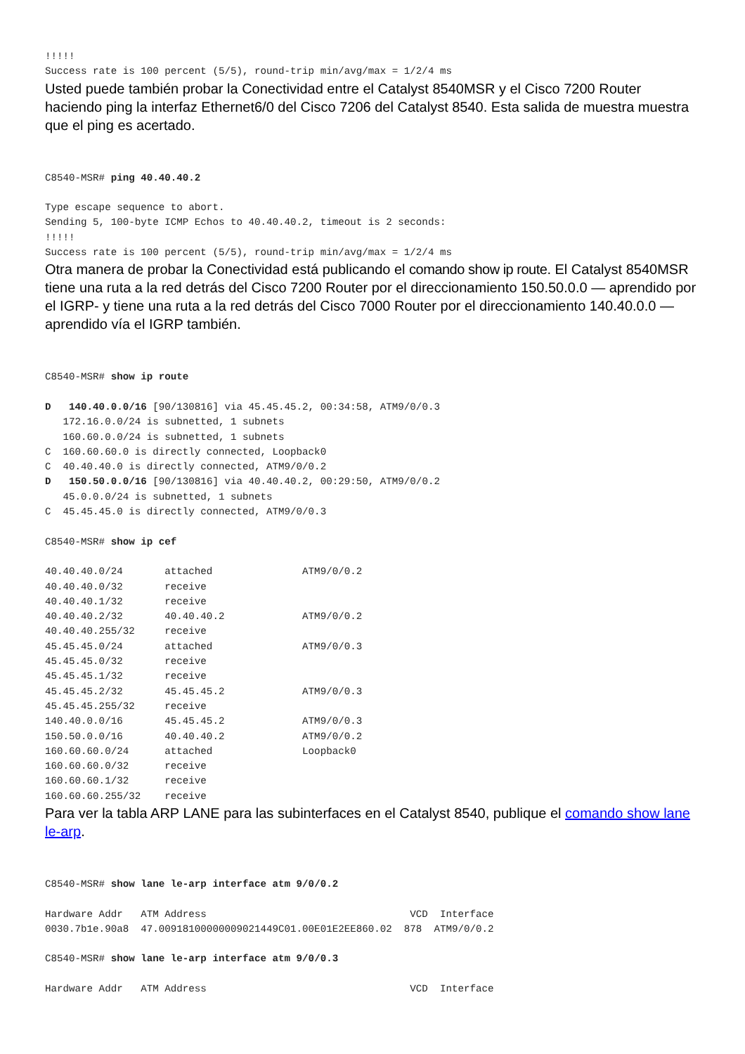!!!!!
Success rate is 100 percent (5/5), round-trip min/avg/max = 1/2/4 ms
Usted puede también probar la Conectividad entre el Catalyst 8540MSR y el Cisco 7200 Router haciendo ping la interfaz Ethernet6/0 del Cisco 7206 del Catalyst 8540. Esta salida de muestra muestra que el ping es acertado.
C8540-MSR# ping 40.40.40.2

Type escape sequence to abort.
Sending 5, 100-byte ICMP Echos to 40.40.40.2, timeout is 2 seconds:
!!!!!
Success rate is 100 percent (5/5), round-trip min/avg/max = 1/2/4 ms
Otra manera de probar la Conectividad está publicando el comando show ip route. El Catalyst 8540MSR tiene una ruta a la red detrás del Cisco 7200 Router por el direccionamiento 150.50.0.0 — aprendido por el IGRP- y tiene una ruta a la red detrás del Cisco 7000 Router por el direccionamiento 140.40.0.0 — aprendido vía el IGRP también.
C8540-MSR# show ip route

D   140.40.0.0/16 [90/130816] via 45.45.45.2, 00:34:58, ATM9/0/0.3
   172.16.0.0/24 is subnetted, 1 subnets
   160.60.0.0/24 is subnetted, 1 subnets
C  160.60.60.0 is directly connected, Loopback0
C  40.40.40.0 is directly connected, ATM9/0/0.2
D   150.50.0.0/16 [90/130816] via 40.40.40.2, 00:29:50, ATM9/0/0.2
   45.0.0.0/24 is subnetted, 1 subnets
C  45.45.45.0 is directly connected, ATM9/0/0.3

C8540-MSR# show ip cef

40.40.40.0/24       attached               ATM9/0/0.2
40.40.40.0/32       receive
40.40.40.1/32       receive
40.40.40.2/32       40.40.40.2             ATM9/0/0.2
40.40.40.255/32     receive
45.45.45.0/24       attached               ATM9/0/0.3
45.45.45.0/32       receive
45.45.45.1/32       receive
45.45.45.2/32       45.45.45.2             ATM9/0/0.3
45.45.45.255/32     receive
140.40.0.0/16       45.45.45.2             ATM9/0/0.3
150.50.0.0/16       40.40.40.2             ATM9/0/0.2
160.60.60.0/24      attached               Loopback0
160.60.60.0/32      receive
160.60.60.1/32      receive
160.60.60.255/32    receive
Para ver la tabla ARP LANE para las subinterfaces en el Catalyst 8540, publique el comando show lane le-arp.
C8540-MSR# show lane le-arp interface atm 9/0/0.2

Hardware Addr   ATM Address                                  VCD  Interface
0030.7b1e.90a8  47.00918100000009021449C01.00E01E2EE860.02  878  ATM9/0/0.2

C8540-MSR# show lane le-arp interface atm 9/0/0.3

Hardware Addr   ATM Address                                  VCD  Interface